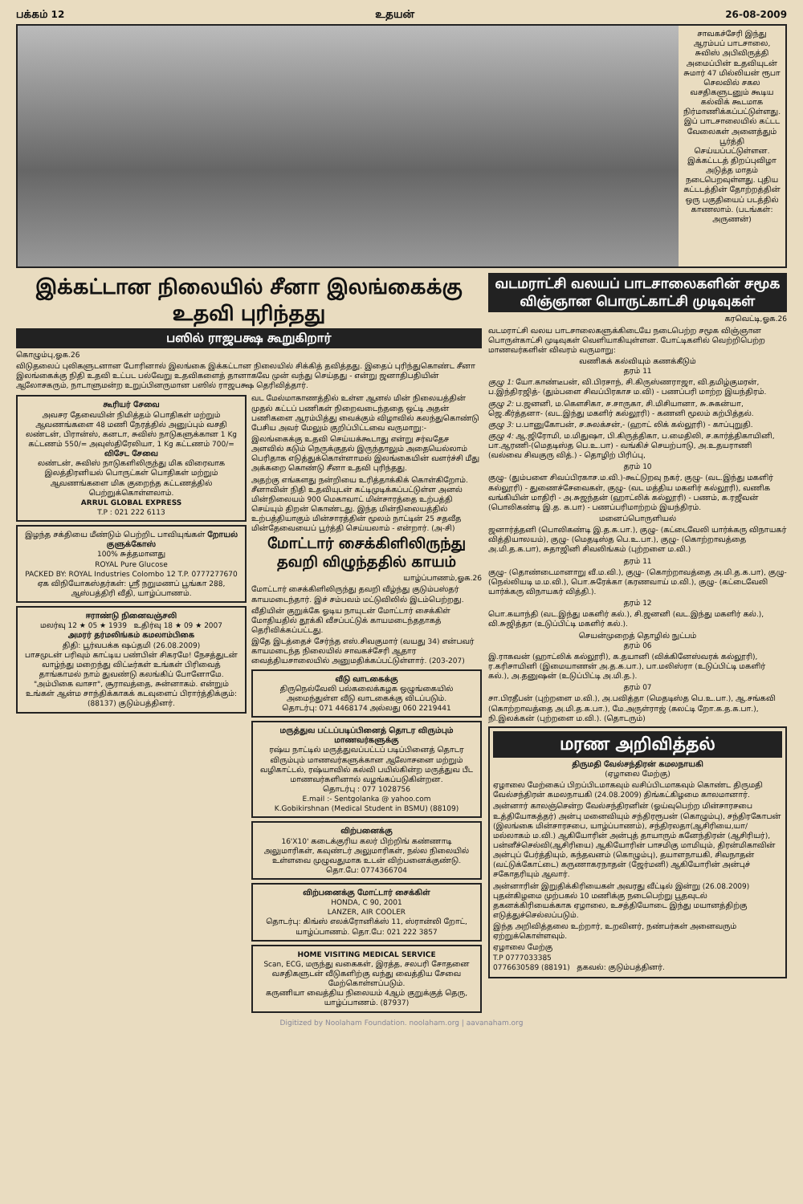பக்கம் 12 உதயன் 26-08-2009
சாவகச்சேரி இந்து ஆரம்பப் பாடசாலை, சுவிஸ் அபிவிருத்தி அமைப்பின் உதவியுடன் சுமார் 47 மில்லியன் ரூபா செலவில் சகல வசதிகளுடனும் கூடிய கல்விக் கூடமாக நிர்மாணிக்கப்பட்டுள்ளது. இப் பாடசாலையில் கட்டட வேலைகள் அனைத்தும் பூர்த்தி செய்யப்பட்டுள்ளன. இக்கட்டடத் திறப்புவிழா அடுத்த மாதம் நடைபெறவுள்ளது. புதிய கட்டடத்தின் தோற்றத்தின் ஒரு பகுதியைப் படத்தில் காணலாம். (படங்கள்: அருணன்)
இக்கட்டான நிலையில் சீனா இலங்கைக்கு உதவி புரிந்தது
பஸில் ராஜபக்ஷ கூறுகிறார்
கொழும்பு,ஓக.26
விடுதலைப் புலிகளுடனான போரினால் இலங்கை இக்கட்டான நிலையில் சிக்கித் தவித்தது. இதைப் புரிந்துகொண்ட சீனா இலங்கைக்கு நிதி உதவி உட்பட பல்வேறு உதவிகளைத் தானாகவே முன் வந்து செய்தது - என்று ஜனாதிபதியின் ஆலோசகரும், நாடாளுமன்ற உறுப்பினருமான பஸில் ராஜபக்ஷ தெரிவித்தார்.
கூரியர் சேவை
அவசர தேவையின் நிமித்தம் பொதிகள் மற்றும் ஆவணங்களை 48 மணி நேரத்தில் அனுப்பும் வசதி
லண்டன், பிரான்ஸ், கனடா, சுவிஸ் நாடுகளுக்கான 1 Kg கட்டணம் 550/= அவுஸ்திரேலியா, 1 Kg கட்டணம் 700/=
விசேட சேவை
லண்டன், சுவிஸ் நாடுகளிலிருந்து மிக விரைவாக இலத்திரனியல் பொருட்கள் பொதிகள் மற்றும் ஆவணங்களை மிக குறைந்த கட்டணத்தில் பெற்றுக்கொள்ளலாம்.
ARRUL GLOBAL EXPRESS
T.P : 021 222 6113
இழந்த சக்தியை மீண்டும் பெற்றிட பாவியுங்கள் றோயல் குளுக்கோஸ்
100% சுத்தமானது
ROYAL Pure Glucose
PACKED BY: ROYAL Industries Colombo 12 T.P. 0777277670
ஏக விநியோகஸ்தர்கள்: ஸ்ரீ நறுமணப் பூங்கா 288, ஆஸ்பத்திரி வீதி, யாழ்ப்பாணம்.
ஈராண்டு நினைவஞ்சலி
மலர்வு 12 ★ 05 ★ 1939 உதிர்வு 18 ★ 09 ★ 2007
அமரர் தர்மலிங்கம் கமலாம்பிகை
திதி: பூர்வபக்க ஷப்தமி (26.08.2009)
பாசமுடன் பரிவும் காட்டிய பண்பின் சிகரமே! நேசத்துடன் வாழ்ந்து மறைந்து விட்டீர்கள் உங்கள் பிரிவைத் தாங்காமல் நாம் துவண்டு கலங்கிப் போனோமே.
"அம்பிகை வாசா", சூராவத்தை, சுன்னாகம். என்றும் உங்கள் ஆன்ம சாந்திக்காகக் கடவுளைப் பிரார்த்திக்கும்: (88137) குடும்பத்தினர்.
வட மேல்மாகாணத்தில் உள்ள ஆனல் மின் நிலையத்தின் முதல் கட்டப் பணிகள் நிறைவடைந்ததை ஒட்டி அதன் பணிகளை ஆரம்பித்து வைக்கும் விழாவில் கலந்துகொண்டு பேசிய அவர் மேலும் குறிப்பிட்டவை வருமாறு:-
இலங்கைக்கு உதவி செய்யக்கூடாது என்று சர்வதேச அளவில் கடும் நெருக்குதல் இருந்தாலும் அதையெல்லாம் பெரிதாக எடுத்துக்கொள்ளாமல் இலங்கையின் வளர்ச்சி மீது அக்கறை கொண்டு சீனா உதவி புரிந்தது.
அதற்கு எங்களது நன்றியை உரித்தாக்கிக் கொள்கிறோம். சீனாவின் நிதி உதவியுடன் கட்டிமுடிக்கப்பட்டுள்ள அனல் மின்நிலையம் 900 மெகாவாட் மின்சாரத்தை உற்பத்தி செய்யும் திறன் கொண்டது. இந்த மின்நிலையத்தில் உற்பத்தியாகும் மின்சாரத்தின் மூலம் நாட்டின் 25 சதவீத மின்தேவையைப் பூர்த்தி செய்யலாம் - என்றார். (அ-சி)
மோட்டார் சைக்கிளிலிருந்து தவறி விழுந்ததில் காயம்
யாழ்ப்பாணம்,ஓக.26
மோட்டார் சைக்கிளிலிருந்து தவறி வீழ்ந்து குடும்பஸ்தர் காயமடைந்தார். இச் சம்பவம் மட்டுவிலில் இடம்பெற்றது.
வீதியின் குறுக்கே ஓடிய நாயுடன் மோட்டார் சைக்கிள் மோதியதில் தூக்கி வீசப்பட்டுக் காயமடைந்ததாகத் தெரிவிக்கப்பட்டது.
இதே இடத்தைச் சேர்ந்த எஸ்.சிவகுமார் (வயது 34) என்பவர் காயமடைந்த நிலையில் சாவகச்சேரி ஆதார வைத்தியசாலையில் அனுமதிக்கப்பட்டுள்ளார். (203-207)
வீடு வாடகைக்கு
திருநெல்வேலி பல்கலைக்கழக ஒழுங்கையில் அமைந்துள்ள வீடு வாடகைக்கு விடப்படும்.
தொடர்பு: 071 4468174 அல்லது 060 2219441
மருத்துவ பட்டப்படிப்பினைத் தொடர விரும்பும் மாணவர்களுக்கு
ரஷ்ய நாட்டில் மருத்துவப்பட்டப் படிப்பினைத் தொடர விரும்பும் மாணவர்களுக்கான ஆலோசனை மற்றும் வழிகாட்டல், ரஷ்யாவில் கல்வி பயில்கின்ற மருத்துவ பீட மாணவர்களினால் வழங்கப்படுகின்றன.
தொடர்பு : 077 1028756
E.mail :- Sentgolanka @ yahoo.com
K.Gobikirshnan (Medical Student in BSMU) (88109)
விற்பனைக்கு
16'X10' கடைக்குரிய கலர் பிற்றிங் கண்ணாடி அலுமாரிகள், கவுண்டர் அலுமாரிகள், நல்ல நிலையில் உள்ளவை முழுவதுமாக உடன் விற்பனைக்குண்டு.
தொ.பே: 0774366704
விற்பனைக்கு மோட்டார் சைக்கிள்
HONDA, C 90, 2001
LANZER, AIR COOLER
தொடர்பு: கிங்ஸ் எலக்ரோனிக்ஸ் 11, ஸ்ரான்லி றோட், யாழ்ப்பாணம். தொ.பே: 021 222 3857
HOME VISITING MEDICAL SERVICE
Scan, ECG, மருந்து வகைகள், இரத்த, சலபரி சோதனை வசதிகளுடன் வீடுகளிற்கு வந்து வைத்திய சேவை மேற்கொள்ளப்படும்.
கருணியா வைத்திய நிலையம் 4ஆம் குறுக்குத் தெரு, யாழ்ப்பாணம். (87937)
வடமராட்சி வலயப் பாடசாலைகளின் சமூக விஞ்ஞான பொருட்காட்சி முடிவுகள்
கரவெட்டி,ஓக.26
வடமராட்சி வலய பாடசாலைகளுக்கிடையே நடைபெற்ற சமூக விஞ்ஞான பொருள்காட்சி முடிவுகள் வெளியாகியுள்ளன. போட்டிகளில் வெற்றிபெற்ற மாணவர்களின் விவரம் வருமாறு:
வணிகக் கல்வியும் கணக்கீடும்
தரம் 11
குழு 1: யோ.காண்டீபன், வி.பிரசாந், சி.கிருஸ்ணராஜா, வி.தமிழ்குமரன், ப.இந்திரஜித்- (தும்பளை சிவப்பிரகாச ம.வி) - பணப்பரி மாற்ற இயந்திரம்.
குழு 2: ப.ஜனனி, ம.கௌசிகா, ச.சாருகா, சி.மிசியானா, சு.சுகன்யா, ஜெ.கீர்த்தனா- (வட.இந்து மகளிர் கல்லூரி) - கணனி மூலம் கற்பித்தல்.
குழு 3: ப.பானுகோபன், ச.சுலக்சன்,- (ஹாட் லிக் கல்லூரி) - காப்புறுதி.
குழு 4: ஆ.ஜிரோமி, ம.மிதுஷா, பி.கிருத்திகா, ப.மைதிலி, ச.கார்த்திகாயினி, பா.ஆரணி-(மெதடிஸ்த பெ.உ.பா) - வங்கிச் செயற்பாடு, அ.உதயராணி (வல்வை சிவகுரு வித்.) - தொழிற் பிரிப்பு,
தரம் 10
குழு- (தும்பளை சிவப்பிரகாச.ம.வி.)-கூட்டுறவு நகர், குழு- (வட.இந்து மகளிர் கல்லூரி) - துணைச்சேவைகள், குழு- (வட மத்திய மகளிர் கல்லூரி), வணிக வங்கியின் மாதிரி - அ.சுஜந்தன் (ஹாட்லிக் கல்லூரி) - பணம், க.ரஜீவன் (பொலிகண்டி இ.த. க.பா) - பணப்பரிமாற்றம் இயந்திரம்.
மனைப்பொருளியல்
ஜனார்த்தனி (பொலிகண்டி இ.த.க.பா.), குழு- (கட்டைவேலி யார்க்கரு விநாயகர் வித்தியாலயம்), குழு- (மெதடிஸ்த பெ.உ.பா.), குழு- (கொற்றாவத்தை அ.மி.த.க.பா), சுதாஜினி சிவலிங்கம் (புற்றளை ம.வி.)
தரம் 11
குழு- (தொண்டைமானாறு வீ.ம.வி.), குழு- (கொற்றாவத்தை அ.மி.த.க.பா), குழு- (நெல்லியடி ம.ம.வி.), பொ.சுரேக்கா (கரணவாய் ம.வி.), குழு- (கட்டைவேலி யார்க்கரு விநாயகர் வித்தி.).
தரம் 12
பொ.கயாந்தி (வட.இந்து மகளிர் கல்.), சி.ஜனனி (வட.இந்து மகளிர் கல்.), வி.சுஜித்தா (உடுப்பிட்டி மகளிர் கல்.).
செயன்முறைத் தொழில் நுட்பம்
தரம் 06
இ.ராகவன் (ஹாட்லிக் கல்லூரி), க.தயானி (விக்கினேஸ்வரக் கல்லூரி), ர.கரிசாயினி (இமையாணன் அ.த.க.பா.), பா.மலிஸ்ரா (உடுப்பிட்டி மகளிர் கல்.), அ.தனுஷன் (உடுப்பிட்டி அ.மி.த.).
தரம் 07
சா.பிரதீபன் (புற்றளை ம.வி.), அ.பவித்தா (மெதடிஸ்த பெ.உ.பா.), ஆ.சங்கவி (கொற்றாவத்தை அ.மி.த.க.பா.), மே.அருள்ராஜ் (கலட்டி றோ.க.த.க.பா.), நி.இலக்கன் (புற்றளை ம.வி.). (தொடரும்)
மரண அறிவித்தல்
திருமதி வேல்சந்திரன் கமலநாயகி
(ஏழாலை மேற்கு)
ஏழாலை மேற்கைப் பிறப்பிடமாகவும் வசிப்பிடமாகவும் கொண்ட திருமதி வேல்சந்திரன் கமலநாயகி (24.08.2009) திங்கட்கிழமை காலமானார்.
அன்னார் காலஞ்சென்ற வேல்சந்திரனின் (ஓய்வுபெற்ற மின்சாரசபை உத்தியோகத்தர்) அன்பு மனைவியும் சந்திரரூபன் (கொழும்பு), சந்திரகோபன் (இலங்கை மின்சாரசபை, யாழ்ப்பாணம்), சந்திரலதா(ஆசிரியை,யா/மல்லாகம் ம.வி.) ஆகியோரின் அன்புத் தாயாரும் கனேந்திரன் (ஆசிரியர்), பன்னீச்செல்வி(ஆசிரியை) ஆகியோரின் பாசமிகு மாமியும், திரன்மிகாவின் அன்புப் பேர்த்தியும், கந்தவனம் (கொழும்பு), தயாளநாயகி, சிவநாதன் (வட்டுக்கோட்டை) கருணாகரநாதன் (ஜேர்மனி) ஆகியோரின் அன்புச் சகோதரியும் ஆவார்.
அன்னாரின் இறுதிக்கிரியைகள் அவரது வீட்டில் இன்று (26.08.2009) புதன்கிழமை முற்பகல் 10 மணிக்கு நடைபெற்று பூதவுடல் தகனக்கிரியைக்காக ஏழாலை, உசத்தியோடை இந்து மயானத்திற்கு எடுத்துச்செல்லப்படும்.
இந்த அறிவித்தலை உற்றார், உறவினர், நண்பர்கள் அனைவரும் ஏற்றுக்கொள்ளவும்.
ஏழாலை மேற்கு
T.P 0777033385
0776630589 (88191) தகவல்: குடும்பத்தினர்.
Digitized by Noolaham Foundation. noolaham.org | aavanaham.org